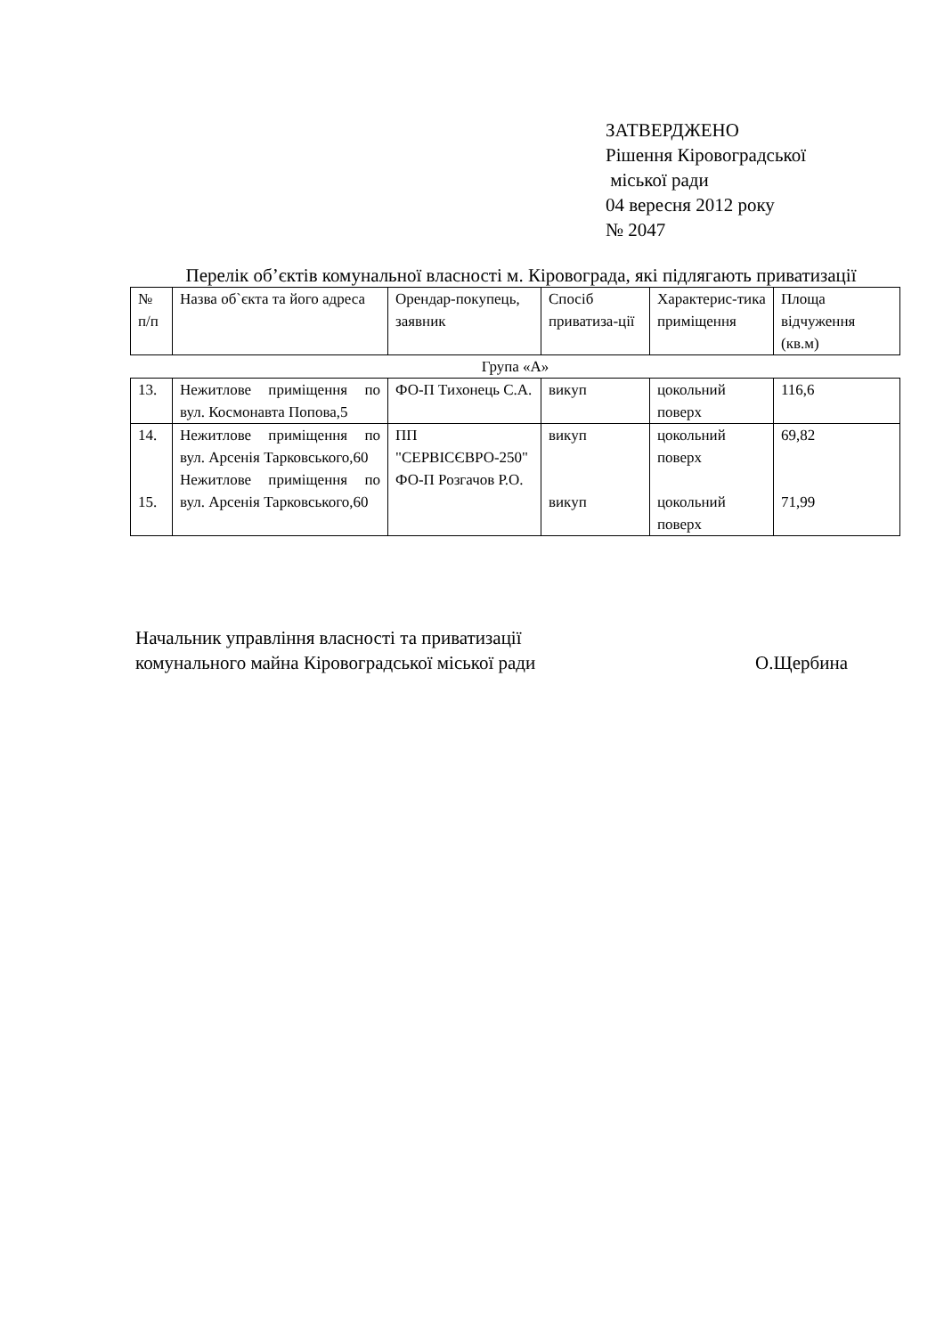ЗАТВЕРДЖЕНО
Рішення Кіровоградської
міської ради
04 вересня 2012 року
№ 2047
Перелік об’єктів комунальної власності м. Кіровограда, які підлягають приватизації
| № п/п | Назва об`єкта та його адреса | Орендар-покупець, заявник | Спосіб приватиза-ції | Характерис-тика приміщення | Площа відчуження (кв.м) |
| --- | --- | --- | --- | --- | --- |
| Група «А» | | | | | |
| 13. | Нежитлове приміщення по вул. Космонавта Попова,5 | ФО-П Тихонець С.А. | викуп | цокольний поверх | 116,6 |
| 14. 15. | Нежитлове приміщення по вул. Арсенія Тарковського,60 Нежитлове приміщення по вул. Арсенія Тарковського,60 | ПП "СЕРВІСЄВРО-250" ФО-П Розгачов Р.О. | викуп викуп | цокольний поверх цокольний поверх | 69,82 71,99 |
Начальник управління власності та приватизації
комунального майна Кіровоградської міської ради
О.Щербина